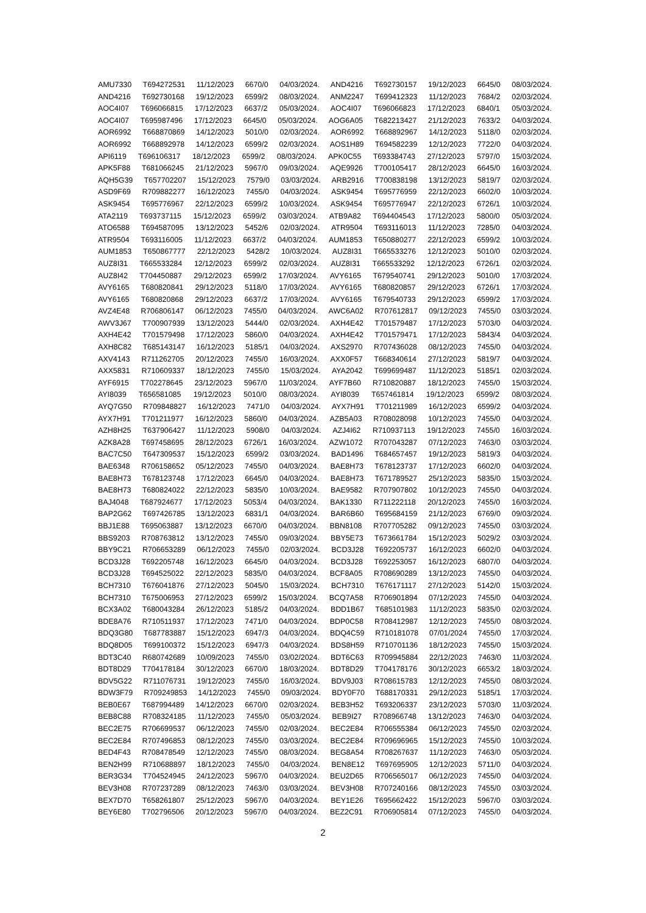AMU7330 T694272531 11/12/2023 6670/0 04/03/2024. AND4216 T692730157 19/12/2023 6645/0 08/03/2024.
AND4216 T692730168 19/12/2023 6599/2 08/03/2024. ANM2247 T699412323 11/12/2023 7684/2 02/03/2024.
AOC4I07 T696066815 17/12/2023 6637/2 05/03/2024. AOC4I07 T696066823 17/12/2023 6840/1 05/03/2024.
AOC4I07 T695987496 17/12/2023 6645/0 05/03/2024. AOG6A05 T682213427 21/12/2023 7633/2 04/03/2024.
AOR6992 T668870869 14/12/2023 5010/0 02/03/2024. AOR6992 T668892967 14/12/2023 5118/0 02/03/2024.
AOR6992 T668892978 14/12/2023 6599/2 02/03/2024. AOS1H89 T694582239 12/12/2023 7722/0 04/03/2024.
API6119 T696106317 18/12/2023 6599/2 08/03/2024. APK0C55 T693384743 27/12/2023 5797/0 15/03/2024.
APK5F88 T681066245 21/12/2023 5967/0 09/03/2024. AQE9926 T700105417 28/12/2023 6645/0 16/03/2024.
AQH5G39 T657702207 15/12/2023 7579/0 03/03/2024. ARB2916 T700838198 13/12/2023 5819/7 02/03/2024.
ASD9F69 R709882277 16/12/2023 7455/0 04/03/2024. ASK9454 T695776959 22/12/2023 6602/0 10/03/2024.
ASK9454 T695776967 22/12/2023 6599/2 10/03/2024. ASK9454 T695776947 22/12/2023 6726/1 10/03/2024.
ATA2119 T693737115 15/12/2023 6599/2 03/03/2024. ATB9A82 T694404543 17/12/2023 5800/0 05/03/2024.
ATO6588 T694587095 13/12/2023 5452/6 02/03/2024. ATR9504 T693116013 11/12/2023 7285/0 04/03/2024.
ATR9504 T693116005 11/12/2023 6637/2 04/03/2024. AUM1853 T650880277 22/12/2023 6599/2 10/03/2024.
AUM1853 T650867777 22/12/2023 5428/2 10/03/2024. AUZ8I31 T665533276 12/12/2023 5010/0 02/03/2024.
AUZ8I31 T665533284 12/12/2023 6599/2 02/03/2024. AUZ8I31 T665533292 12/12/2023 6726/1 02/03/2024.
AUZ8I42 T704450887 29/12/2023 6599/2 17/03/2024. AVY6165 T679540741 29/12/2023 5010/0 17/03/2024.
AVY6165 T680820841 29/12/2023 5118/0 17/03/2024. AVY6165 T680820857 29/12/2023 6726/1 17/03/2024.
AVY6165 T680820868 29/12/2023 6637/2 17/03/2024. AVY6165 T679540733 29/12/2023 6599/2 17/03/2024.
AVZ4E48 R706806147 06/12/2023 7455/0 04/03/2024. AWC6A02 R707612817 09/12/2023 7455/0 03/03/2024.
AWV3J67 T700907939 13/12/2023 5444/0 02/03/2024. AXH4E42 T701579487 17/12/2023 5703/0 04/03/2024.
AXH4E42 T701579498 17/12/2023 5860/0 04/03/2024. AXH4E42 T701579471 17/12/2023 5843/4 04/03/2024.
AXH8C82 T685143147 16/12/2023 5185/1 04/03/2024. AXS2970 R707436028 08/12/2023 7455/0 04/03/2024.
AXV4143 R711262705 20/12/2023 7455/0 16/03/2024. AXX0F57 T668340614 27/12/2023 5819/7 04/03/2024.
AXX5831 R710609337 18/12/2023 7455/0 15/03/2024. AYA2042 T699699487 11/12/2023 5185/1 02/03/2024.
AYF6915 T702278645 23/12/2023 5967/0 11/03/2024. AYF7B60 R710820887 18/12/2023 7455/0 15/03/2024.
AYI8039 T656581085 19/12/2023 5010/0 08/03/2024. AYI8039 T657461814 19/12/2023 6599/2 08/03/2024.
AYQ7G50 R709848827 16/12/2023 7471/0 04/03/2024. AYX7H91 T701211989 16/12/2023 6599/2 04/03/2024.
AYX7H91 T701211977 16/12/2023 5860/0 04/03/2024. AZB5A03 R708028098 10/12/2023 7455/0 04/03/2024.
AZH8H25 T637906427 11/12/2023 5908/0 04/03/2024. AZJ4I62 R710937113 19/12/2023 7455/0 16/03/2024.
AZK8A28 T697458695 28/12/2023 6726/1 16/03/2024. AZW1072 R707043287 07/12/2023 7463/0 03/03/2024.
BAC7C50 T647309537 15/12/2023 6599/2 03/03/2024. BAD1496 T684657457 19/12/2023 5819/3 04/03/2024.
BAE6348 R706158652 05/12/2023 7455/0 04/03/2024. BAE8H73 T678123737 17/12/2023 6602/0 04/03/2024.
BAE8H73 T678123748 17/12/2023 6645/0 04/03/2024. BAE8H73 T671789527 25/12/2023 5835/0 15/03/2024.
BAE8H73 T680824022 22/12/2023 5835/0 10/03/2024. BAE9582 R707907802 10/12/2023 7455/0 04/03/2024.
BAJ4048 T687924677 17/12/2023 5053/4 04/03/2024. BAK1330 R711222118 20/12/2023 7455/0 16/03/2024.
BAP2G62 T697426785 13/12/2023 6831/1 04/03/2024. BAR6B60 T695684159 21/12/2023 6769/0 09/03/2024.
BBJ1E88 T695063887 13/12/2023 6670/0 04/03/2024. BBN8108 R707705282 09/12/2023 7455/0 03/03/2024.
BBS9203 R708763812 13/12/2023 7455/0 09/03/2024. BBY5E73 T673661784 15/12/2023 5029/2 03/03/2024.
BBY9C21 R706653289 06/12/2023 7455/0 02/03/2024. BCD3J28 T692205737 16/12/2023 6602/0 04/03/2024.
BCD3J28 T692205748 16/12/2023 6645/0 04/03/2024. BCD3J28 T692253057 16/12/2023 6807/0 04/03/2024.
BCD3J28 T694525022 22/12/2023 5835/0 04/03/2024. BCF8A05 R708690289 13/12/2023 7455/0 04/03/2024.
BCH7310 T676041876 27/12/2023 5045/0 15/03/2024. BCH7310 T676171117 27/12/2023 5142/0 15/03/2024.
BCH7310 T675006953 27/12/2023 6599/2 15/03/2024. BCQ7A58 R706901894 07/12/2023 7455/0 04/03/2024.
BCX3A02 T680043284 26/12/2023 5185/2 04/03/2024. BDD1B67 T685101983 11/12/2023 5835/0 02/03/2024.
BDE8A76 R710511937 17/12/2023 7471/0 04/03/2024. BDP0C58 R708412987 12/12/2023 7455/0 08/03/2024.
BDQ3G80 T687783887 15/12/2023 6947/3 04/03/2024. BDQ4C59 R710181078 07/01/2024 7455/0 17/03/2024.
BDQ8D05 T699100372 15/12/2023 6947/3 04/03/2024. BDS8H59 R710701136 18/12/2023 7455/0 15/03/2024.
BDT3C40 R680742689 10/09/2023 7455/0 03/02/2024. BDT6C63 R709945884 22/12/2023 7463/0 11/03/2024.
BDT8D29 T704178184 30/12/2023 6670/0 18/03/2024. BDT8D29 T704178176 30/12/2023 6653/2 18/03/2024.
BDV5G22 R711076731 19/12/2023 7455/0 16/03/2024. BDV9J03 R708615783 12/12/2023 7455/0 08/03/2024.
BDW3F79 R709249853 14/12/2023 7455/0 09/03/2024. BDY0F70 T688170331 29/12/2023 5185/1 17/03/2024.
BEB0E67 T687994489 14/12/2023 6670/0 02/03/2024. BEB3H52 T693206337 23/12/2023 5703/0 11/03/2024.
BEB8C88 R708324185 11/12/2023 7455/0 05/03/2024. BEB9I27 R708966748 13/12/2023 7463/0 04/03/2024.
BEC2E75 R706699537 06/12/2023 7455/0 02/03/2024. BEC2E84 R706555384 06/12/2023 7455/0 02/03/2024.
BEC2E84 R707496853 08/12/2023 7455/0 03/03/2024. BEC2E84 R709696965 15/12/2023 7455/0 10/03/2024.
BED4F43 R708478549 12/12/2023 7455/0 08/03/2024. BEG8A54 R708267637 11/12/2023 7463/0 05/03/2024.
BEN2H99 R710688897 18/12/2023 7455/0 04/03/2024. BEN8E12 T697695905 12/12/2023 5711/0 04/03/2024.
BER3G34 T704524945 24/12/2023 5967/0 04/03/2024. BEU2D65 R706565017 06/12/2023 7455/0 04/03/2024.
BEV3H08 R707237289 08/12/2023 7463/0 03/03/2024. BEV3H08 R707240166 08/12/2023 7455/0 03/03/2024.
BEX7D70 T658261807 25/12/2023 5967/0 04/03/2024. BEY1E26 T695662422 15/12/2023 5967/0 03/03/2024.
BEY6E80 T702796506 20/12/2023 5967/0 04/03/2024. BEZ2C91 R706905814 07/12/2023 7455/0 04/03/2024.
2